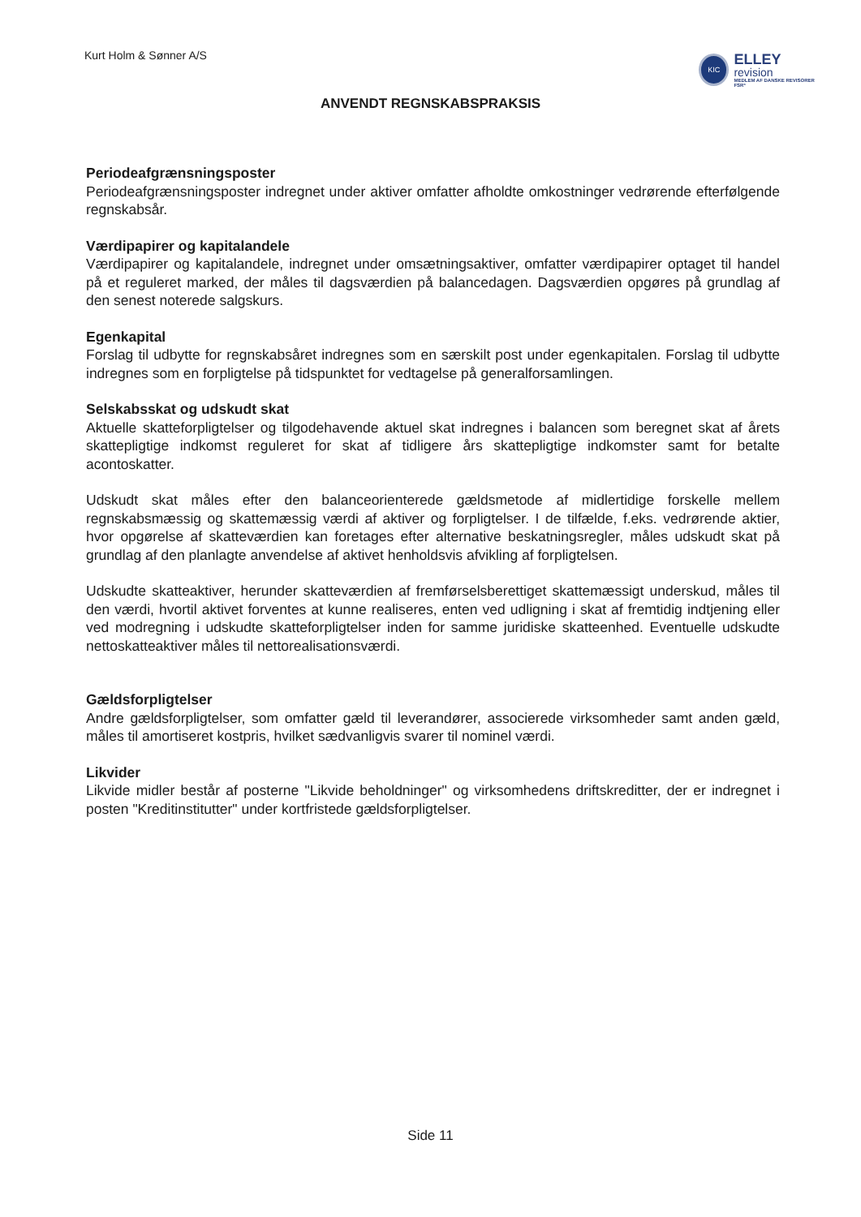Kurt Holm & Sønner A/S
KIC
ELLEY
revision
MEDLEM AF DANSKE REVISORER FSR*
ANVENDT REGNSKABSPRAKSIS
Periodeafgrænsningsposter
Periodeafgrænsningsposter indregnet under aktiver omfatter afholdte omkostninger vedrørende efterfølgende regnskabsår.
Værdipapirer og kapitalandele
Værdipapirer og kapitalandele, indregnet under omsætningsaktiver, omfatter værdipapirer optaget til handel på et reguleret marked, der måles til dagsværdien på balancedagen. Dagsværdien opgøres på grundlag af den senest noterede salgskurs.
Egenkapital
Forslag til udbytte for regnskabsåret indregnes som en særskilt post under egenkapitalen. Forslag til udbytte indregnes som en forpligtelse på tidspunktet for vedtagelse på generalforsamlingen.
Selskabsskat og udskudt skat
Aktuelle skatteforpligtelser og tilgodehavende aktuel skat indregnes i balancen som beregnet skat af årets skattepligtige indkomst reguleret for skat af tidligere års skattepligtige indkomster samt for betalte acontoskatter.
Udskudt skat måles efter den balanceorienterede gældsmetode af midlertidige forskelle mellem regnskabsmæssig og skattemæssig værdi af aktiver og forpligtelser. I de tilfælde, f.eks. vedrørende aktier, hvor opgørelse af skatteværdien kan foretages efter alternative beskatningsregler, måles udskudt skat på grundlag af den planlagte anvendelse af aktivet henholdsvis afvikling af forpligtelsen.
Udskudte skatteaktiver, herunder skatteværdien af fremførselsberettiget skattemæssigt underskud, måles til den værdi, hvortil aktivet forventes at kunne realiseres, enten ved udligning i skat af fremtidig indtjening eller ved modregning i udskudte skatteforpligtelser inden for samme juridiske skatteenhed. Eventuelle udskudte nettoskatteaktiver måles til nettorealisationsværdi.
Gældsforpligtelser
Andre gældsforpligtelser, som omfatter gæld til leverandører, associerede virksomheder samt anden gæld, måles til amortiseret kostpris, hvilket sædvanligvis svarer til nominel værdi.
Likvider
Likvide midler består af posterne "Likvide beholdninger" og virksomhedens driftskreditter, der er indregnet i posten "Kreditinstitutter" under kortfristede gældsforpligtelser.
Side 11